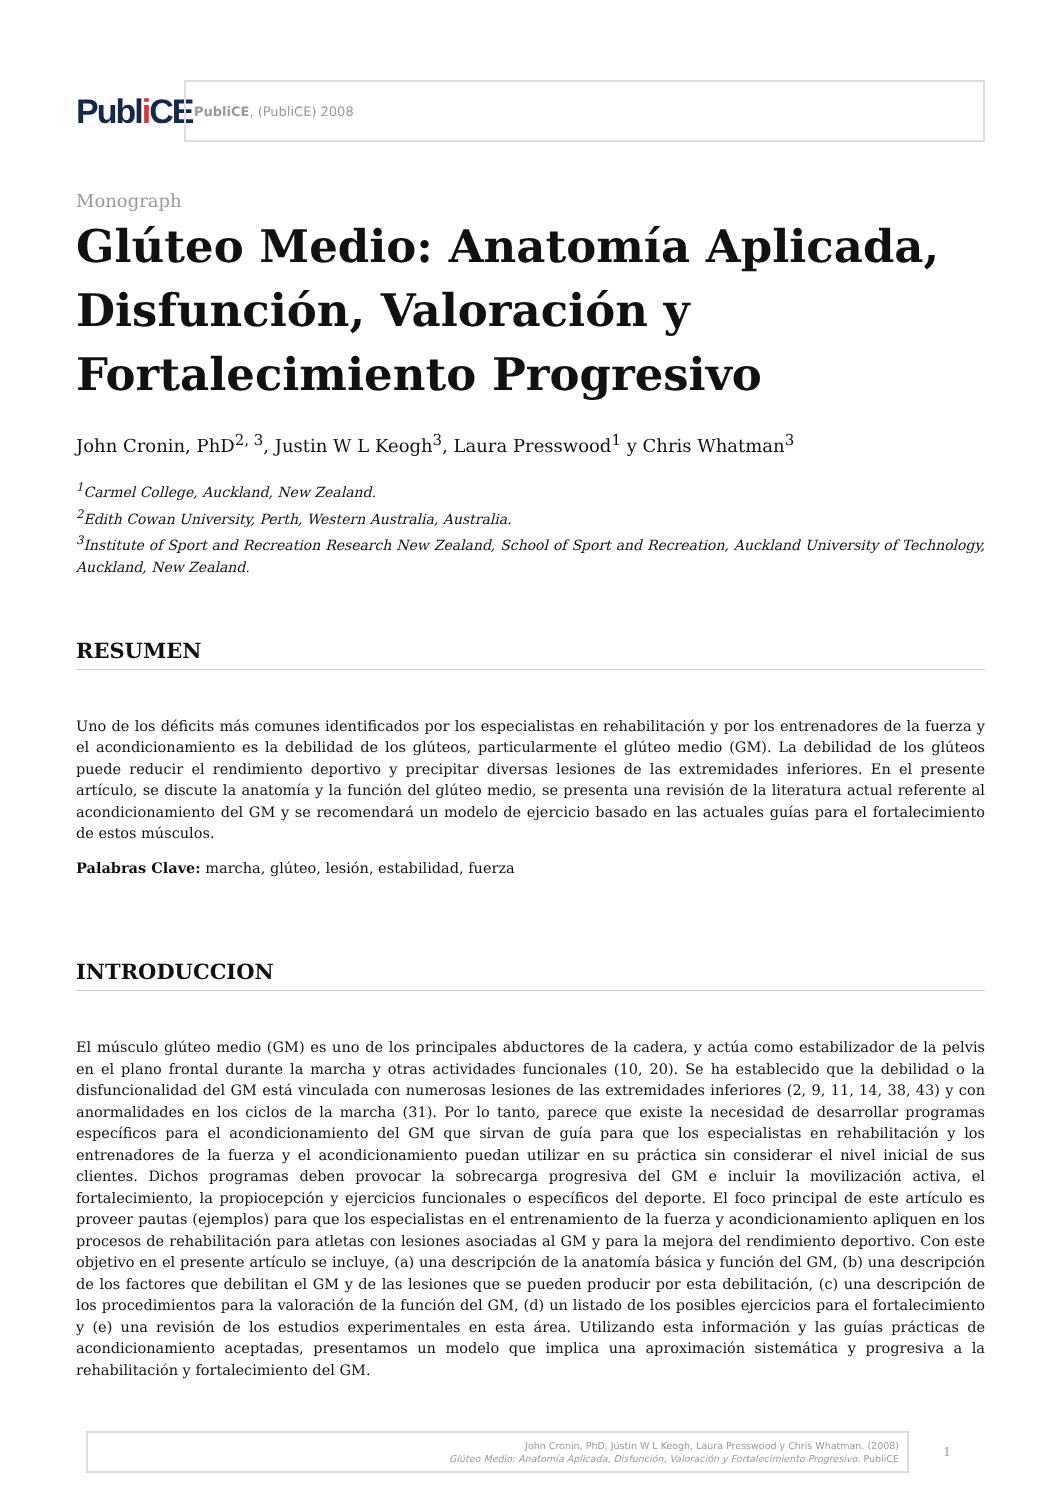Publ i CE
PubliCE, (PubliCE) 2008
Monograph
Glúteo Medio: Anatomía Aplicada, Disfunción, Valoración y Fortalecimiento Progresivo
John Cronin, PhD<sup>2, 3</sup>, Justin W L Keogh<sup>3</sup>, Laura Presswood<sup>1</sup> y Chris Whatman<sup>3</sup>
<sup>1</sup> Carmel College, Auckland, New Zealand.
<sup>2</sup> Edith Cowan University, Perth, Western Australia, Australia.
<sup>3</sup> Institute of Sport and Recreation Research New Zealand, School of Sport and Recreation, Auckland University of Technology, Auckland, New Zealand.
RESUMEN
Uno de los déficits más comunes identificados por los especialistas en rehabilitación y por los entrenadores de la fuerza y el acondicionamiento es la debilidad de los glúteos, particularmente el glúteo medio (GM). La debilidad de los glúteos puede reducir el rendimiento deportivo y precipitar diversas lesiones de las extremidades inferiores. En el presente artículo, se discute la anatomía y la función del glúteo medio, se presenta una revisión de la literatura actual referente al acondicionamiento del GM y se recomendará un modelo de ejercicio basado en las actuales guías para el fortalecimiento de estos músculos.
Palabras Clave: marcha, glúteo, lesión, estabilidad, fuerza
INTRODUCCION
El músculo glúteo medio (GM) es uno de los principales abductores de la cadera, y actúa como estabilizador de la pelvis en el plano frontal durante la marcha y otras actividades funcionales (10, 20). Se ha establecido que la debilidad o la disfuncionalidad del GM está vinculada con numerosas lesiones de las extremidades inferiores (2, 9, 11, 14, 38, 43) y con anormalidades en los ciclos de la marcha (31). Por lo tanto, parece que existe la necesidad de desarrollar programas específicos para el acondicionamiento del GM que sirvan de guía para que los especialistas en rehabilitación y los entrenadores de la fuerza y el acondicionamiento puedan utilizar en su práctica sin considerar el nivel inicial de sus clientes. Dichos programas deben provocar la sobrecarga progresiva del GM e incluir la movilización activa, el fortalecimiento, la propiocepción y ejercicios funcionales o específicos del deporte. El foco principal de este artículo es proveer pautas (ejemplos) para que los especialistas en el entrenamiento de la fuerza y acondicionamiento apliquen en los procesos de rehabilitación para atletas con lesiones asociadas al GM y para la mejora del rendimiento deportivo. Con este objetivo en el presente artículo se incluye, (a) una descripción de la anatomía básica y función del GM, (b) una descripción de los factores que debilitan el GM y de las lesiones que se pueden producir por esta debilitación, (c) una descripción de los procedimientos para la valoración de la función del GM, (d) un listado de los posibles ejercicios para el fortalecimiento y (e) una revisión de los estudios experimentales en esta área. Utilizando esta información y las guías prácticas de acondicionamiento aceptadas, presentamos un modelo que implica una aproximación sistemática y progresiva a la rehabilitación y fortalecimiento del GM.
John Cronin, PhD, Justin W L Keogh, Laura Presswood y Chris Whatman. (2008)
Glúteo Medio: Anatomía Aplicada, Disfunción, Valoración y Fortalecimiento Progresivo. PubliCE
1